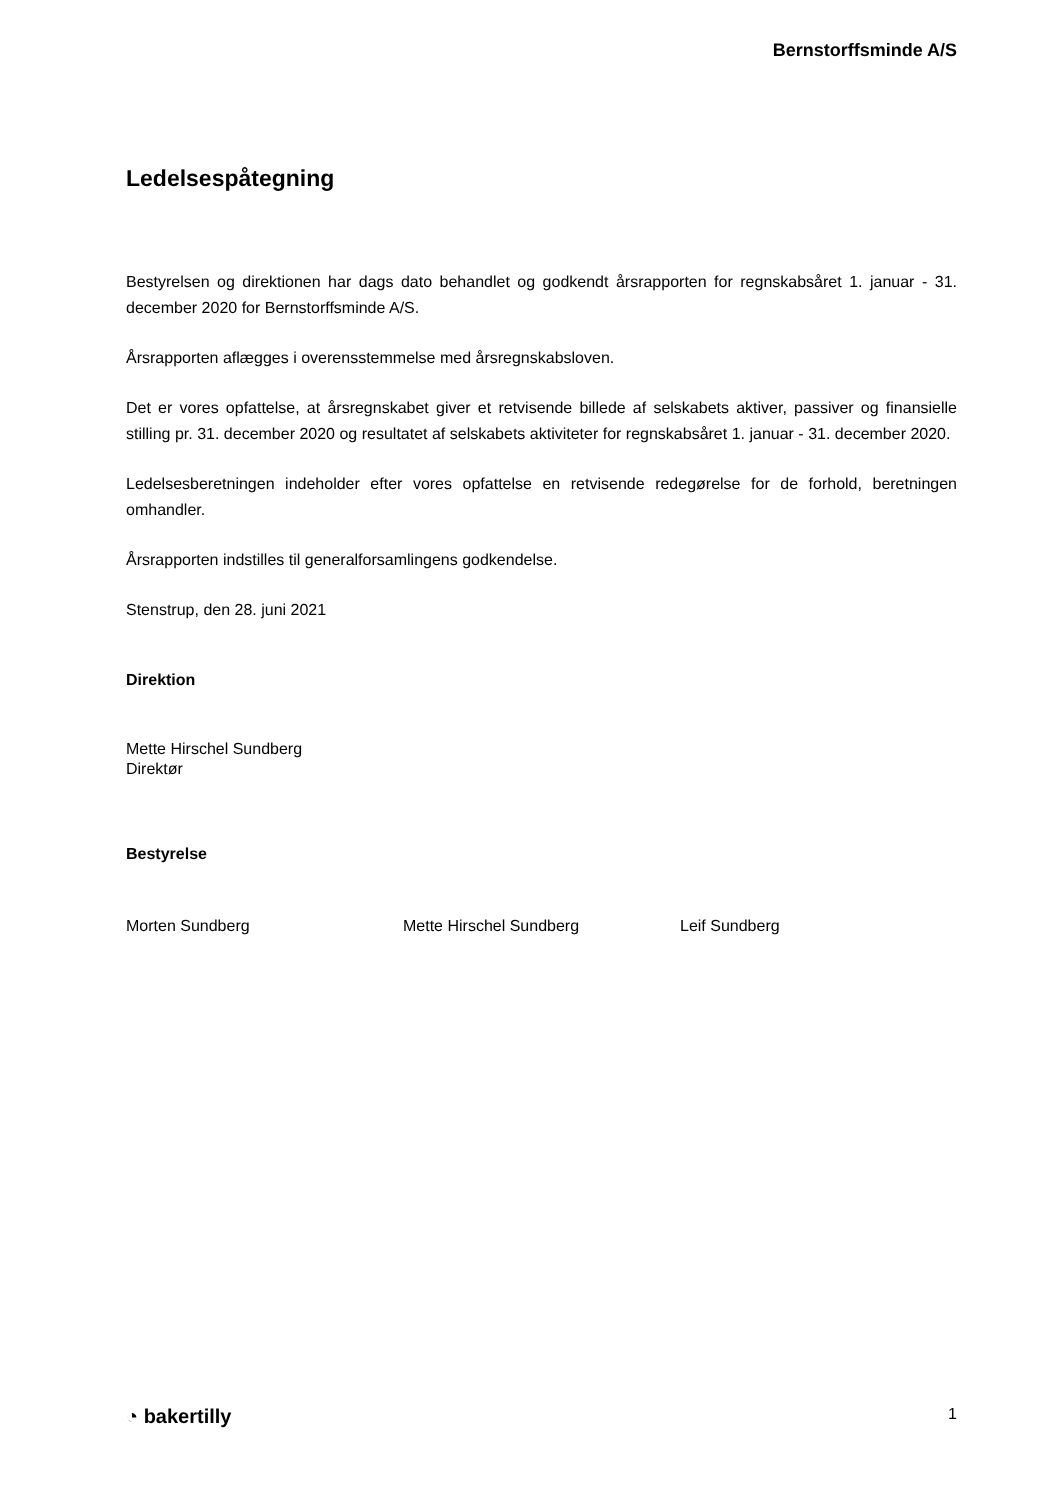Bernstorffsminde A/S
Ledelsespåtegning
Bestyrelsen og direktionen har dags dato behandlet og godkendt årsrapporten for regnskabsåret 1. januar - 31. december 2020 for Bernstorffsminde A/S.
Årsrapporten aflægges i overensstemmelse med årsregnskabsloven.
Det er vores opfattelse, at årsregnskabet giver et retvisende billede af selskabets aktiver, passiver og finansielle stilling pr. 31. december 2020 og resultatet af selskabets aktiviteter for regnskabsåret 1. januar - 31. december 2020.
Ledelsesberetningen indeholder efter vores opfattelse en retvisende redegørelse for de forhold, beretningen omhandler.
Årsrapporten indstilles til generalforsamlingens godkendelse.
Stenstrup, den 28. juni 2021
Direktion
Mette Hirschel Sundberg
Direktør
Bestyrelse
Morten Sundberg Mette Hirschel Sundberg Leif Sundberg
◔ bakertilly 1